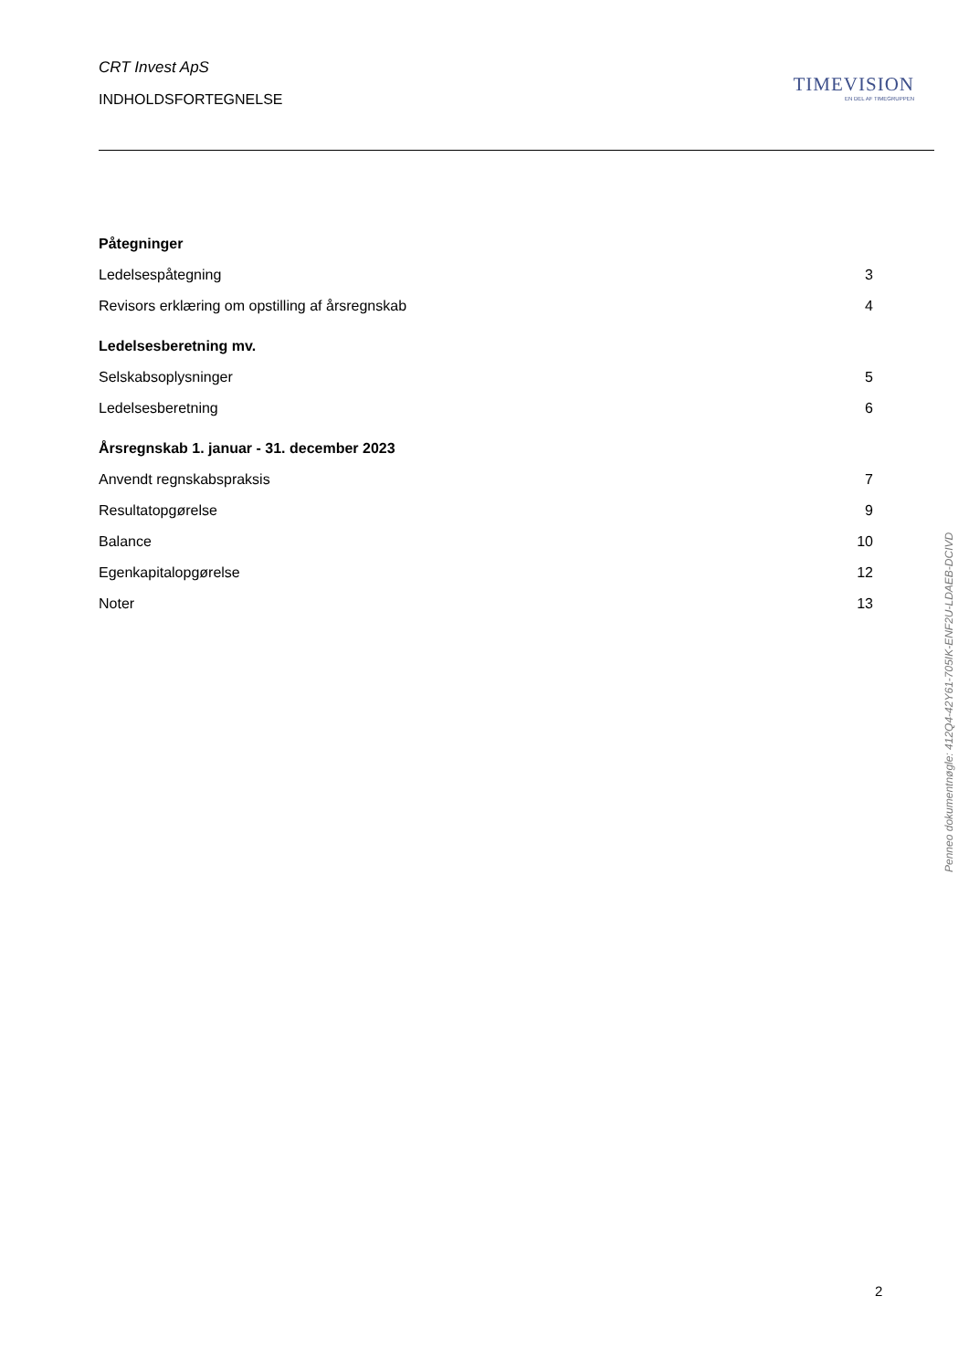CRT Invest ApS
INDHOLDSFORTEGNELSE
TIMEVISION
EN DEL AF TIMEGRUPPEN
Påtegninger
Ledelsespåtegning 3
Revisors erklæring om opstilling af årsregnskab 4
Ledelsesberetning mv.
Selskabsoplysninger 5
Ledelsesberetning 6
Årsregnskab 1. januar - 31. december 2023
Anvendt regnskabspraksis 7
Resultatopgørelse 9
Balance 10
Egenkapitalopgørelse 12
Noter 13
Penneo dokumentnøgle: 412Q4-42Y61-705IK-ENF2U-LDAEB-DCIVD
2